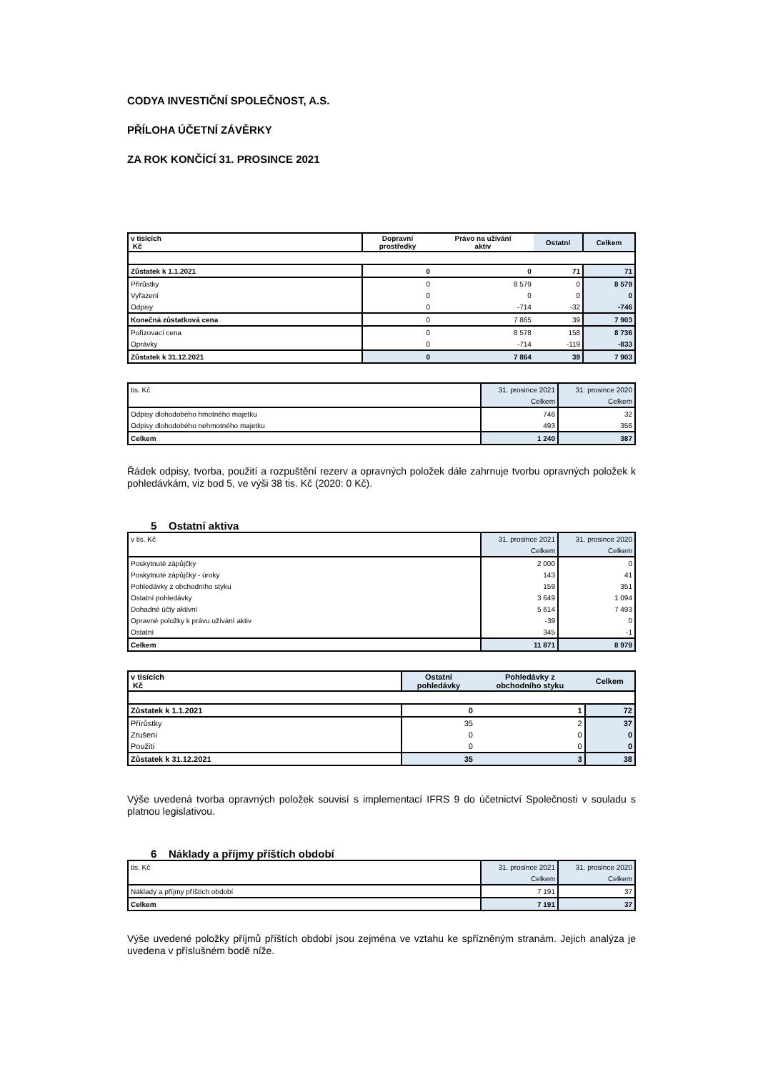CODYA INVESTIČNÍ SPOLEČNOST, A.S.
PŘÍLOHA ÚČETNÍ ZÁVĚRKY
ZA ROK KONČÍCÍ 31. PROSINCE 2021
| v tisících Kč | Dopravní prostředky | Právo na užívání aktiv | Ostatní | Celkem |
| Zůstatek k 1.1.2021 | 0 | 0 | 71 | 71 |
| Přírůstky | 0 | 8 579 | 0 | 8 579 |
| Vyřazení | 0 | 0 | 0 | 0 |
| Odpisy | 0 | -714 | -32 | -746 |
| Konečná zůstatková cena | 0 | 7 865 | 39 | 7 903 |
| Pořizovací cena | 0 | 8 578 | 158 | 8 736 |
| Oprávky | 0 | -714 | -119 | -833 |
| Zůstatek k 31.12.2021 | 0 | 7 864 | 39 | 7 903 |
| tis. Kč | 31. prosince 2021 | 31. prosince 2020 |
| | Celkem | Celkem |
| Odpisy dlohodobého hmotného majetku | 746 | 32 |
| Odpisy dlohodobého nehmotného majetku | 493 | 356 |
| Celkem | 1 240 | 387 |
Řádek odpisy, tvorba, použití a rozpuštění rezerv a opravných položek dále zahrnuje tvorbu opravných položek k pohledávkám, viz bod 5, ve výši 38 tis. Kč (2020: 0 Kč).
5 Ostatní aktiva
| v tis. Kč | 31. prosince 2021 | 31. prosince 2020 |
| | Celkem | Celkem |
| Poskytnuté zápůjčky | 2 000 | 0 |
| Poskytnuté zápůjčky - úroky | 143 | 41 |
| Pohledávky z obchodního styku | 159 | 351 |
| Ostatní pohledávky | 3 649 | 1 094 |
| Dohadné účty aktivní | 5 614 | 7 493 |
| Opravné položky k právu užívání aktiv | -39 | 0 |
| Ostatní | 345 | -1 |
| Celkem | 11 871 | 8 979 |
| v tisících Kč | Ostatní pohledávky | Pohledávky z obchodního styku | Celkem |
| Zůstatek k 1.1.2021 | 0 | 1 | 72 |
| Přírůstky | 35 | 2 | 37 |
| Zrušení | 0 | 0 | 0 |
| Použití | 0 | 0 | 0 |
| Zůstatek k 31.12.2021 | 35 | 3 | 38 |
Výše uvedená tvorba opravných položek souvisí s implementací IFRS 9 do účetnictví Společnosti v souladu s platnou legislativou.
6 Náklady a příjmy příštích období
| tis. Kč | 31. prosince 2021 | 31. prosince 2020 |
| | Celkem | Celkem |
| Náklady a příjmy příštích období | 7 191 | 37 |
| Celkem | 7 191 | 37 |
Výše uvedené položky příjmů příštích období jsou zejména ve vztahu ke spřízněným stranám. Jejich analýza je uvedena v příslušném bodě níže.